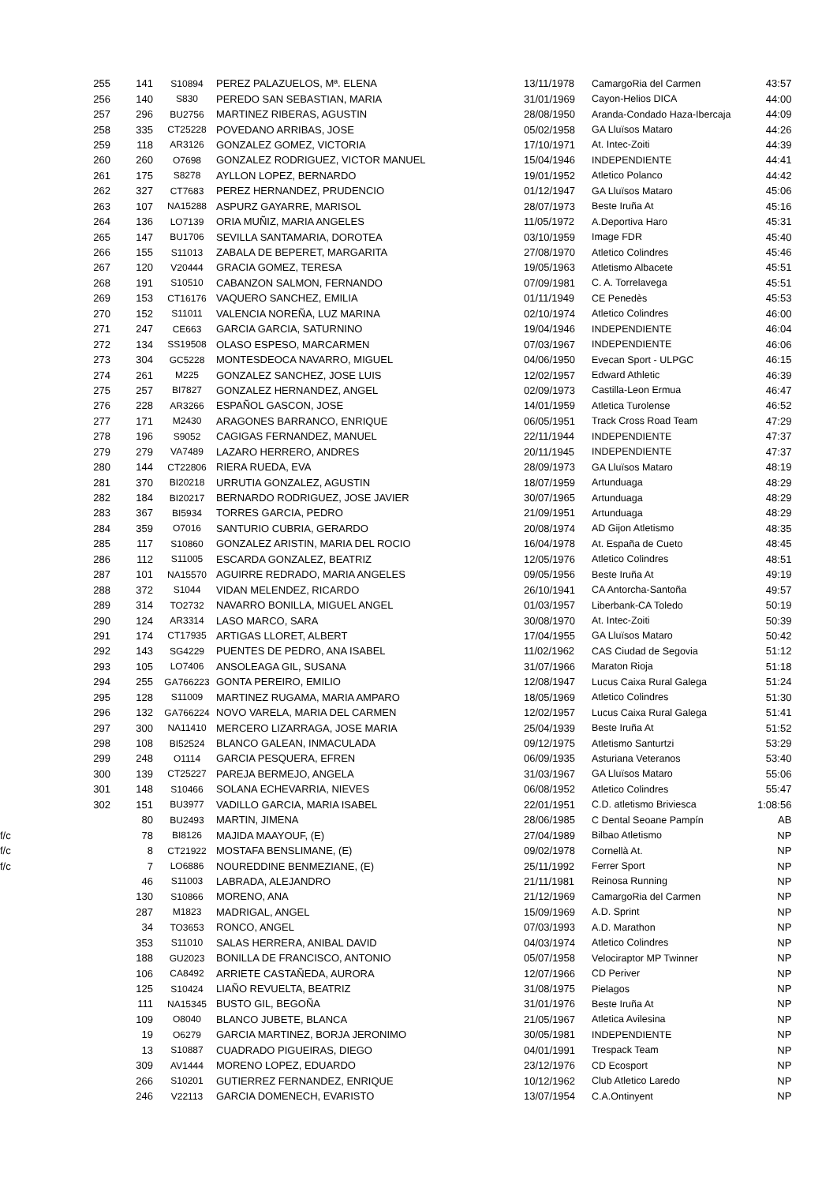| 255 | 141 | S10894 | PEREZ PALAZUELOS, Mª. ELENA | 13/11/1978 | CamargoRia del Carmen | 43:57 |
| 256 | 140 | S830 | PEREDO SAN SEBASTIAN, MARIA | 31/01/1969 | Cayon-Helios DICA | 44:00 |
| 257 | 296 | BU2756 | MARTINEZ RIBERAS, AGUSTIN | 28/08/1950 | Aranda-Condado Haza-Ibercaja | 44:09 |
| 258 | 335 | CT25228 | POVEDANO ARRIBAS, JOSE | 05/02/1958 | GA Lluïsos Mataro | 44:26 |
| 259 | 118 | AR3126 | GONZALEZ GOMEZ, VICTORIA | 17/10/1971 | At. Intec-Zoiti | 44:39 |
| 260 | 260 | O7698 | GONZALEZ RODRIGUEZ, VICTOR MANUEL | 15/04/1946 | INDEPENDIENTE | 44:41 |
| 261 | 175 | S8278 | AYLLON LOPEZ, BERNARDO | 19/01/1952 | Atletico Polanco | 44:42 |
| 262 | 327 | CT7683 | PEREZ HERNANDEZ, PRUDENCIO | 01/12/1947 | GA Lluïsos Mataro | 45:06 |
| 263 | 107 | NA15288 | ASPURZ GAYARRE, MARISOL | 28/07/1973 | Beste Iruña At | 45:16 |
| 264 | 136 | LO7139 | ORIA MUÑIZ, MARIA ANGELES | 11/05/1972 | A.Deportiva Haro | 45:31 |
| 265 | 147 | BU1706 | SEVILLA SANTAMARIA, DOROTEA | 03/10/1959 | Image FDR | 45:40 |
| 266 | 155 | S11013 | ZABALA DE BEPERET, MARGARITA | 27/08/1970 | Atletico Colindres | 45:46 |
| 267 | 120 | V20444 | GRACIA GOMEZ, TERESA | 19/05/1963 | Atletismo Albacete | 45:51 |
| 268 | 191 | S10510 | CABANZON SALMON, FERNANDO | 07/09/1981 | C. A. Torrelavega | 45:51 |
| 269 | 153 | CT16176 | VAQUERO SANCHEZ, EMILIA | 01/11/1949 | CE Penedès | 45:53 |
| 270 | 152 | S11011 | VALENCIA NOREÑA, LUZ MARINA | 02/10/1974 | Atletico Colindres | 46:00 |
| 271 | 247 | CE663 | GARCIA GARCIA, SATURNINO | 19/04/1946 | INDEPENDIENTE | 46:04 |
| 272 | 134 | SS19508 | OLASO ESPESO, MARCARMEN | 07/03/1967 | INDEPENDIENTE | 46:06 |
| 273 | 304 | GC5228 | MONTESDEOCA NAVARRO, MIGUEL | 04/06/1950 | Evecan Sport - ULPGC | 46:15 |
| 274 | 261 | M225 | GONZALEZ SANCHEZ, JOSE LUIS | 12/02/1957 | Edward Athletic | 46:39 |
| 275 | 257 | BI7827 | GONZALEZ HERNANDEZ, ANGEL | 02/09/1973 | Castilla-Leon Ermua | 46:47 |
| 276 | 228 | AR3266 | ESPAÑOL GASCON, JOSE | 14/01/1959 | Atletica Turolense | 46:52 |
| 277 | 171 | M2430 | ARAGONES BARRANCO, ENRIQUE | 06/05/1951 | Track Cross Road Team | 47:29 |
| 278 | 196 | S9052 | CAGIGAS FERNANDEZ, MANUEL | 22/11/1944 | INDEPENDIENTE | 47:37 |
| 279 | 279 | VA7489 | LAZARO HERRERO, ANDRES | 20/11/1945 | INDEPENDIENTE | 47:37 |
| 280 | 144 | CT22806 | RIERA RUEDA, EVA | 28/09/1973 | GA Lluïsos Mataro | 48:19 |
| 281 | 370 | BI20218 | URRUTIA GONZALEZ, AGUSTIN | 18/07/1959 | Artunduaga | 48:29 |
| 282 | 184 | BI20217 | BERNARDO RODRIGUEZ, JOSE JAVIER | 30/07/1965 | Artunduaga | 48:29 |
| 283 | 367 | BI5934 | TORRES GARCIA, PEDRO | 21/09/1951 | Artunduaga | 48:29 |
| 284 | 359 | O7016 | SANTURIO CUBRIA, GERARDO | 20/08/1974 | AD Gijon Atletismo | 48:35 |
| 285 | 117 | S10860 | GONZALEZ ARISTIN, MARIA DEL ROCIO | 16/04/1978 | At. España de Cueto | 48:45 |
| 286 | 112 | S11005 | ESCARDA GONZALEZ, BEATRIZ | 12/05/1976 | Atletico Colindres | 48:51 |
| 287 | 101 | NA15570 | AGUIRRE REDRADO, MARIA ANGELES | 09/05/1956 | Beste Iruña At | 49:19 |
| 288 | 372 | S1044 | VIDAN MELENDEZ, RICARDO | 26/10/1941 | CA Antorcha-Santoña | 49:57 |
| 289 | 314 | TO2732 | NAVARRO BONILLA, MIGUEL ANGEL | 01/03/1957 | Liberbank-CA Toledo | 50:19 |
| 290 | 124 | AR3314 | LASO MARCO, SARA | 30/08/1970 | At. Intec-Zoiti | 50:39 |
| 291 | 174 | CT17935 | ARTIGAS LLORET, ALBERT | 17/04/1955 | GA Lluïsos Mataro | 50:42 |
| 292 | 143 | SG4229 | PUENTES DE PEDRO, ANA ISABEL | 11/02/1962 | CAS Ciudad de Segovia | 51:12 |
| 293 | 105 | LO7406 | ANSOLEAGA GIL, SUSANA | 31/07/1966 | Maraton Rioja | 51:18 |
| 294 | 255 | GA766223 | GONTA PEREIRO, EMILIO | 12/08/1947 | Lucus Caixa Rural Galega | 51:24 |
| 295 | 128 | S11009 | MARTINEZ RUGAMA, MARIA AMPARO | 18/05/1969 | Atletico Colindres | 51:30 |
| 296 | 132 | GA766224 | NOVO VARELA, MARIA DEL CARMEN | 12/02/1957 | Lucus Caixa Rural Galega | 51:41 |
| 297 | 300 | NA11410 | MERCERO LIZARRAGA, JOSE MARIA | 25/04/1939 | Beste Iruña At | 51:52 |
| 298 | 108 | BI52524 | BLANCO GALEAN, INMACULADA | 09/12/1975 | Atletismo Santurtzi | 53:29 |
| 299 | 248 | O1114 | GARCIA PESQUERA, EFREN | 06/09/1935 | Asturiana Veteranos | 53:40 |
| 300 | 139 | CT25227 | PAREJA BERMEJO, ANGELA | 31/03/1967 | GA Lluïsos Mataro | 55:06 |
| 301 | 148 | S10466 | SOLANA ECHEVARRIA, NIEVES | 06/08/1952 | Atletico Colindres | 55:47 |
| 302 | 151 | BU3977 | VADILLO GARCIA, MARIA ISABEL | 22/01/1951 | C.D. atletismo Briviesca | 1:08:56 |
| | 80 | BU2493 | MARTIN, JIMENA | 28/06/1985 | C Dental Seoane Pampín | AB |
| f/c | 78 | BI8126 | MAJIDA MAAYOUF, (E) | 27/04/1989 | Bilbao Atletismo | NP |
| f/c | 8 | CT21922 | MOSTAFA BENSLIMANE, (E) | 09/02/1978 | Cornellà At. | NP |
| f/c | 7 | LO6886 | NOUREDDINE BENMEZIANE, (E) | 25/11/1992 | Ferrer Sport | NP |
| | 46 | S11003 | LABRADA, ALEJANDRO | 21/11/1981 | Reinosa Running | NP |
| | 130 | S10866 | MORENO, ANA | 21/12/1969 | CamargoRia del Carmen | NP |
| | 287 | M1823 | MADRIGAL, ANGEL | 15/09/1969 | A.D. Sprint | NP |
| | 34 | TO3653 | RONCO, ANGEL | 07/03/1993 | A.D. Marathon | NP |
| | 353 | S11010 | SALAS HERRERA, ANIBAL DAVID | 04/03/1974 | Atletico Colindres | NP |
| | 188 | GU2023 | BONILLA DE FRANCISCO, ANTONIO | 05/07/1958 | Velociraptor MP Twinner | NP |
| | 106 | CA8492 | ARRIETE CASTAÑEDA, AURORA | 12/07/1966 | CD Periver | NP |
| | 125 | S10424 | LIAÑO REVUELTA, BEATRIZ | 31/08/1975 | Pielagos | NP |
| | 111 | NA15345 | BUSTO GIL, BEGOÑA | 31/01/1976 | Beste Iruña At | NP |
| | 109 | O8040 | BLANCO JUBETE, BLANCA | 21/05/1967 | Atletica Avilesina | NP |
| | 19 | O6279 | GARCIA MARTINEZ, BORJA JERONIMO | 30/05/1981 | INDEPENDIENTE | NP |
| | 13 | S10887 | CUADRADO PIGUEIRAS, DIEGO | 04/01/1991 | Trespack Team | NP |
| | 309 | AV1444 | MORENO LOPEZ, EDUARDO | 23/12/1976 | CD Ecosport | NP |
| | 266 | S10201 | GUTIERREZ FERNANDEZ, ENRIQUE | 10/12/1962 | Club Atletico Laredo | NP |
| | 246 | V22113 | GARCIA DOMENECH, EVARISTO | 13/07/1954 | C.A.Ontinyent | NP |